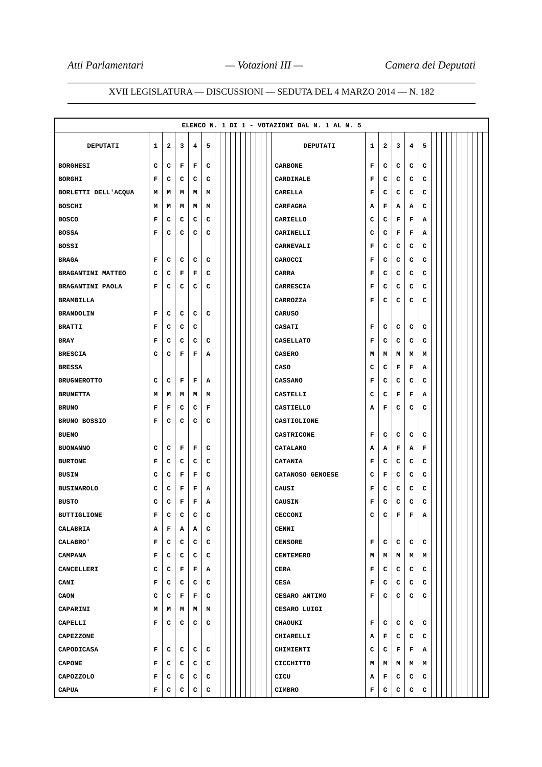Atti Parlamentari — Votazioni III — Camera dei Deputati
XVII LEGISLATURA — DISCUSSIONI — SEDUTA DEL 4 MARZO 2014 — N. 182
| ELENCO N. 1 DI 1 - VOTAZIONI DAL N. 1 AL N. 5 | | | | | | | | | | | | | | | | | | | | | | | | | | | | | | | | | |
| DEPUTATI | 1 | 2 | 3 | 4 | 5 | | | | | | | | | | | | DEPUTATI | 1 | 2 | 3 | 4 | 5 | | | | | | | | | | | |
| BORGHESI | C | C | F | F | C | | | | | | | | | | | | CARBONE | F | C | C | C | C | | | | | | | | | | | |
| BORGHI | F | C | C | C | C | | | | | | | | | | | | CARDINALE | F | C | C | C | C | | | | | | | | | | | |
| BORLETTI DELL'ACQUA | M | M | M | M | M | | | | | | | | | | | | CARELLA | F | C | C | C | C | | | | | | | | | | | |
| BOSCHI | M | M | M | M | M | | | | | | | | | | | | CARFAGNA | A | F | A | A | C | | | | | | | | | | | |
| BOSCO | F | C | C | C | C | | | | | | | | | | | | CARIELLO | C | C | F | F | A | | | | | | | | | | | |
| BOSSA | F | C | C | C | C | | | | | | | | | | | | CARINELLI | C | C | F | F | A | | | | | | | | | | | |
| BOSSI | | | | | | | | | | | | | | | | | CARNEVALI | F | C | C | C | C | | | | | | | | | | | |
| BRAGA | F | C | C | C | C | | | | | | | | | | | | CAROCCI | F | C | C | C | C | | | | | | | | | | | |
| BRAGANTINI MATTEO | C | C | F | F | C | | | | | | | | | | | | CARRA | F | C | C | C | C | | | | | | | | | | | |
| BRAGANTINI PAOLA | F | C | C | C | C | | | | | | | | | | | | CARRESCIA | F | C | C | C | C | | | | | | | | | | | |
| BRAMBILLA | | | | | | | | | | | | | | | | | CARROZZA | F | C | C | C | C | | | | | | | | | | | |
| BRANDOLIN | F | C | C | C | C | | | | | | | | | | | | CARUSO | | | | | | | | | | | | | | | | |
| BRATTI | F | C | C | C | | | | | | | | | | | | | CASATI | F | C | C | C | C | | | | | | | | | | | |
| BRAY | F | C | C | C | C | | | | | | | | | | | | CASELLATO | F | C | C | C | C | | | | | | | | | | | |
| BRESCIA | C | C | F | F | A | | | | | | | | | | | | CASERO | M | M | M | M | M | | | | | | | | | | | |
| BRESSA | | | | | | | | | | | | | | | | | CASO | C | C | F | F | A | | | | | | | | | | | |
| BRUGNEROTTO | C | C | F | F | A | | | | | | | | | | | | CASSANO | F | C | C | C | C | | | | | | | | | | | |
| BRUNETTA | M | M | M | M | M | | | | | | | | | | | | CASTELLI | C | C | F | F | A | | | | | | | | | | | |
| BRUNO | F | F | C | C | F | | | | | | | | | | | | CASTIELLO | A | F | C | C | C | | | | | | | | | | | |
| BRUNO BOSSIO | F | C | C | C | C | | | | | | | | | | | | CASTIGLIONE | | | | | | | | | | | | | | | | |
| BUENO | | | | | | | | | | | | | | | | | CASTRICONE | F | C | C | C | C | | | | | | | | | | | |
| BUONANNO | C | C | F | F | C | | | | | | | | | | | | CATALANO | A | A | F | A | F | | | | | | | | | | | |
| BURTONE | F | C | C | C | C | | | | | | | | | | | | CATANIA | F | C | C | C | C | | | | | | | | | | | |
| BUSIN | C | C | F | F | C | | | | | | | | | | | | CATANOSO GENOESE | C | F | C | C | C | | | | | | | | | | | |
| BUSINAROLO | C | C | F | F | A | | | | | | | | | | | | CAUSI | F | C | C | C | C | | | | | | | | | | | |
| BUSTO | C | C | F | F | A | | | | | | | | | | | | CAUSIN | F | C | C | C | C | | | | | | | | | | | |
| BUTTIGLIONE | F | C | C | C | C | | | | | | | | | | | | CECCONI | C | C | F | F | A | | | | | | | | | | | |
| CALABRIA | A | F | A | A | C | | | | | | | | | | | | CENNI | | | | | | | | | | | | | | | | |
| CALABRO' | F | C | C | C | C | | | | | | | | | | | | CENSORE | F | C | C | C | C | | | | | | | | | | | |
| CAMPANA | F | C | C | C | C | | | | | | | | | | | | CENTEMERO | M | M | M | M | M | | | | | | | | | | | |
| CANCELLERI | C | C | F | F | A | | | | | | | | | | | | CERA | F | C | C | C | C | | | | | | | | | | | |
| CANI | F | C | C | C | C | | | | | | | | | | | | CESA | F | C | C | C | C | | | | | | | | | | | |
| CAON | C | C | F | F | C | | | | | | | | | | | | CESARO ANTIMO | F | C | C | C | C | | | | | | | | | | | |
| CAPARINI | M | M | M | M | M | | | | | | | | | | | | CESARO LUIGI | | | | | | | | | | | | | | | | |
| CAPELLI | F | C | C | C | C | | | | | | | | | | | | CHAOUKI | F | C | C | C | C | | | | | | | | | | | |
| CAPEZZONE | | | | | | | | | | | | | | | | | CHIARELLI | A | F | C | C | C | | | | | | | | | | | |
| CAPODICASA | F | C | C | C | C | | | | | | | | | | | | CHIMIENTI | C | C | F | F | A | | | | | | | | | | | |
| CAPONE | F | C | C | C | C | | | | | | | | | | | | CICCHITTO | M | M | M | M | M | | | | | | | | | | | |
| CAPOZZOLO | F | C | C | C | C | | | | | | | | | | | | CICU | A | F | C | C | C | | | | | | | | | | | |
| CAPUA | F | C | C | C | C | | | | | | | | | | | | CIMBRO | F | C | C | C | C | | | | | | | | | | | |